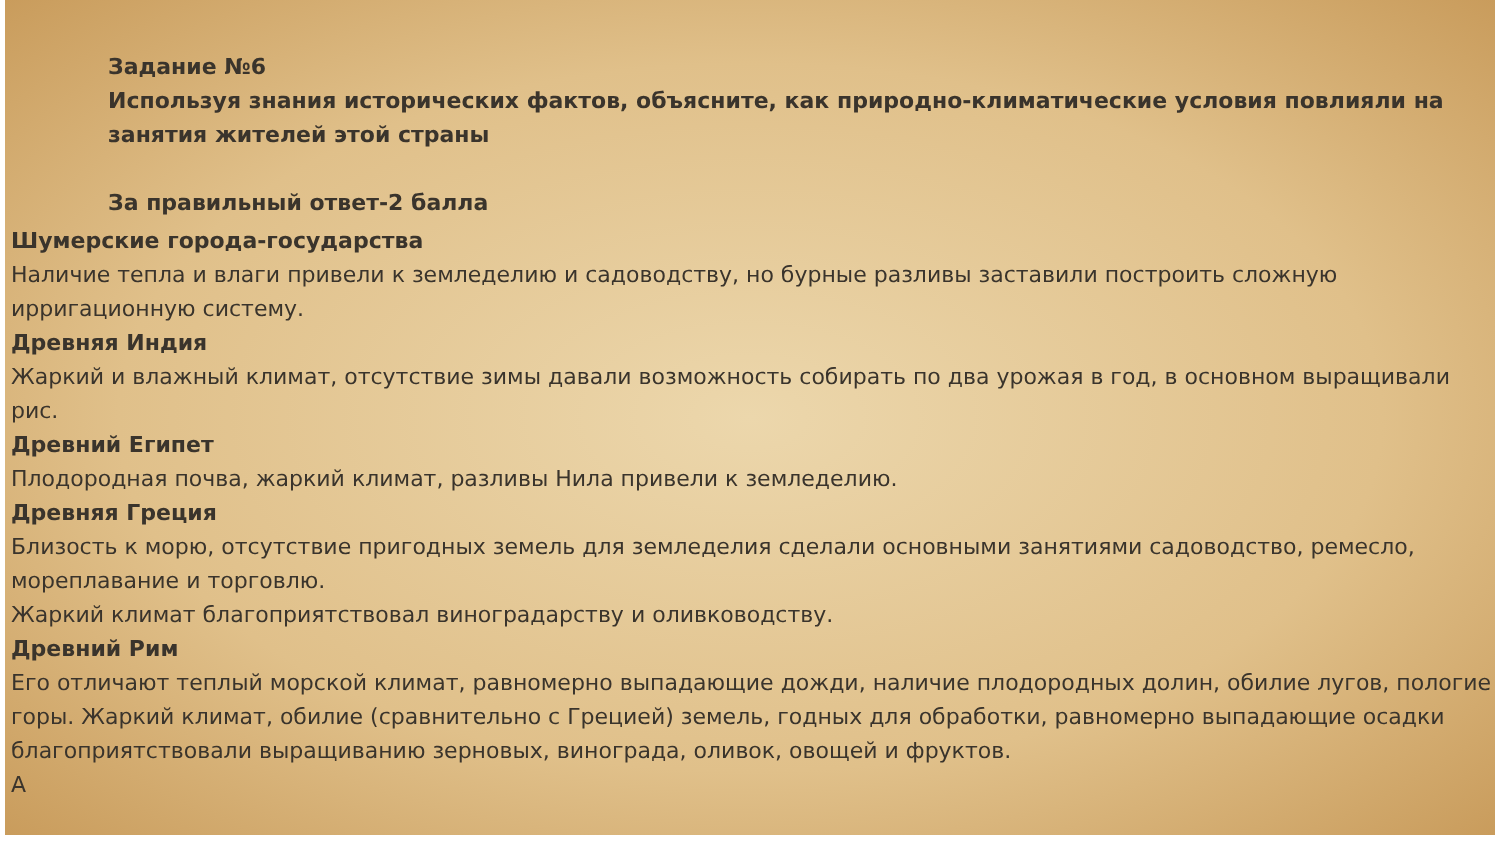Задание №6
Используя знания исторических фактов, объясните, как природно-климатические условия повлияли на занятия жителей этой страны
За правильный ответ-2 балла
Шумерские города-государства
Наличие тепла и влаги привели к земледелию и садоводству, но бурные разливы заставили построить сложную ирригационную систему.
Древняя Индия
Жаркий и влажный климат, отсутствие зимы давали возможность собирать по два урожая в год, в основном выращивали рис.
Древний Египет
Плодородная почва, жаркий климат, разливы Нила привели к земледелию.
Древняя Греция
Близость к морю, отсутствие пригодных земель для земледелия сделали основными занятиями садоводство, ремесло, мореплавание и торговлю.
Жаркий климат благоприятствовал виноградарству и оливководству.
Древний Рим
Его отличают теплый морской климат, равномерно выпадающие дожди, наличие плодородных долин, обилие лугов, пологие горы. Жаркий климат, обилие (сравнительно с Грецией) земель, годных для обработки, равномерно выпадающие осадки благоприятствовали выращиванию зерновых, винограда, оливок, овощей и фруктов.
А